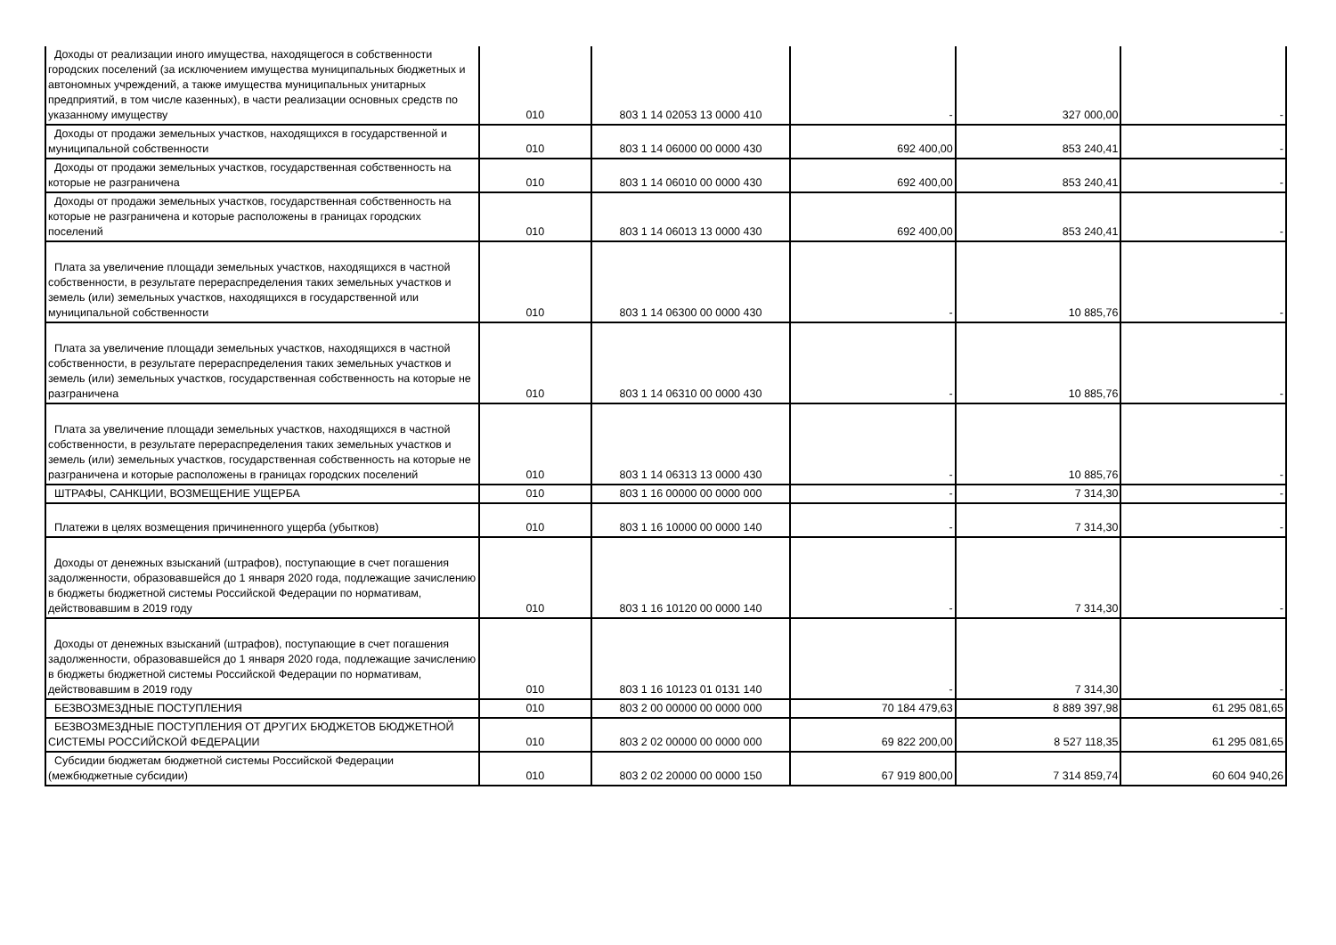| Доходы от реализации иного имущества, находящегося в собственности городских поселений (за исключением имущества муниципальных бюджетных и автономных учреждений, а также имущества муниципальных унитарных предприятий, в том числе казенных), в части реализации основных средств по указанному имуществу | 010 | 803 1 14 02053 13 0000 410 | - | 327 000,00 | - |
| Доходы от продажи земельных участков, находящихся в государственной и муниципальной собственности | 010 | 803 1 14 06000 00 0000 430 | 692 400,00 | 853 240,41 | - |
| Доходы от продажи земельных участков, государственная собственность на которые не разграничена | 010 | 803 1 14 06010 00 0000 430 | 692 400,00 | 853 240,41 | - |
| Доходы от продажи земельных участков, государственная собственность на которые не разграничена и которые расположены в границах городских поселений | 010 | 803 1 14 06013 13 0000 430 | 692 400,00 | 853 240,41 | - |
| Плата за увеличение площади земельных участков, находящихся в частной собственности, в результате перераспределения таких земельных участков и земель (или) земельных участков, находящихся в государственной или муниципальной собственности | 010 | 803 1 14 06300 00 0000 430 | - | 10 885,76 | - |
| Плата за увеличение площади земельных участков, находящихся в частной собственности, в результате перераспределения таких земельных участков и земель (или) земельных участков, государственная собственность на которые не разграничена | 010 | 803 1 14 06310 00 0000 430 | - | 10 885,76 | - |
| Плата за увеличение площади земельных участков, находящихся в частной собственности, в результате перераспределения таких земельных участков и земель (или) земельных участков, государственная собственность на которые не разграничена и которые расположены в границах городских поселений | 010 | 803 1 14 06313 13 0000 430 | - | 10 885,76 | - |
| ШТРАФЫ, САНКЦИИ, ВОЗМЕЩЕНИЕ УЩЕРБА | 010 | 803 1 16 00000 00 0000 000 | - | 7 314,30 | - |
| Платежи в целях возмещения причиненного ущерба (убытков) | 010 | 803 1 16 10000 00 0000 140 | - | 7 314,30 | - |
| Доходы от денежных взысканий (штрафов), поступающие в счет погашения задолженности, образовавшейся до 1 января 2020 года, подлежащие зачислению в бюджеты бюджетной системы Российской Федерации по нормативам, действовавшим в 2019 году | 010 | 803 1 16 10120 00 0000 140 | - | 7 314,30 | - |
| Доходы от денежных взысканий (штрафов), поступающие в счет погашения задолженности, образовавшейся до 1 января 2020 года, подлежащие зачислению в бюджеты бюджетной системы Российской Федерации по нормативам, действовавшим в 2019 году | 010 | 803 1 16 10123 01 0131 140 | - | 7 314,30 | - |
| БЕЗВОЗМЕЗДНЫЕ ПОСТУПЛЕНИЯ | 010 | 803 2 00 00000 00 0000 000 | 70 184 479,63 | 8 889 397,98 | 61 295 081,65 |
| БЕЗВОЗМЕЗДНЫЕ ПОСТУПЛЕНИЯ ОТ ДРУГИХ БЮДЖЕТОВ БЮДЖЕТНОЙ СИСТЕМЫ РОССИЙСКОЙ ФЕДЕРАЦИИ | 010 | 803 2 02 00000 00 0000 000 | 69 822 200,00 | 8 527 118,35 | 61 295 081,65 |
| Субсидии бюджетам бюджетной системы Российской Федерации (межбюджетные субсидии) | 010 | 803 2 02 20000 00 0000 150 | 67 919 800,00 | 7 314 859,74 | 60 604 940,26 |